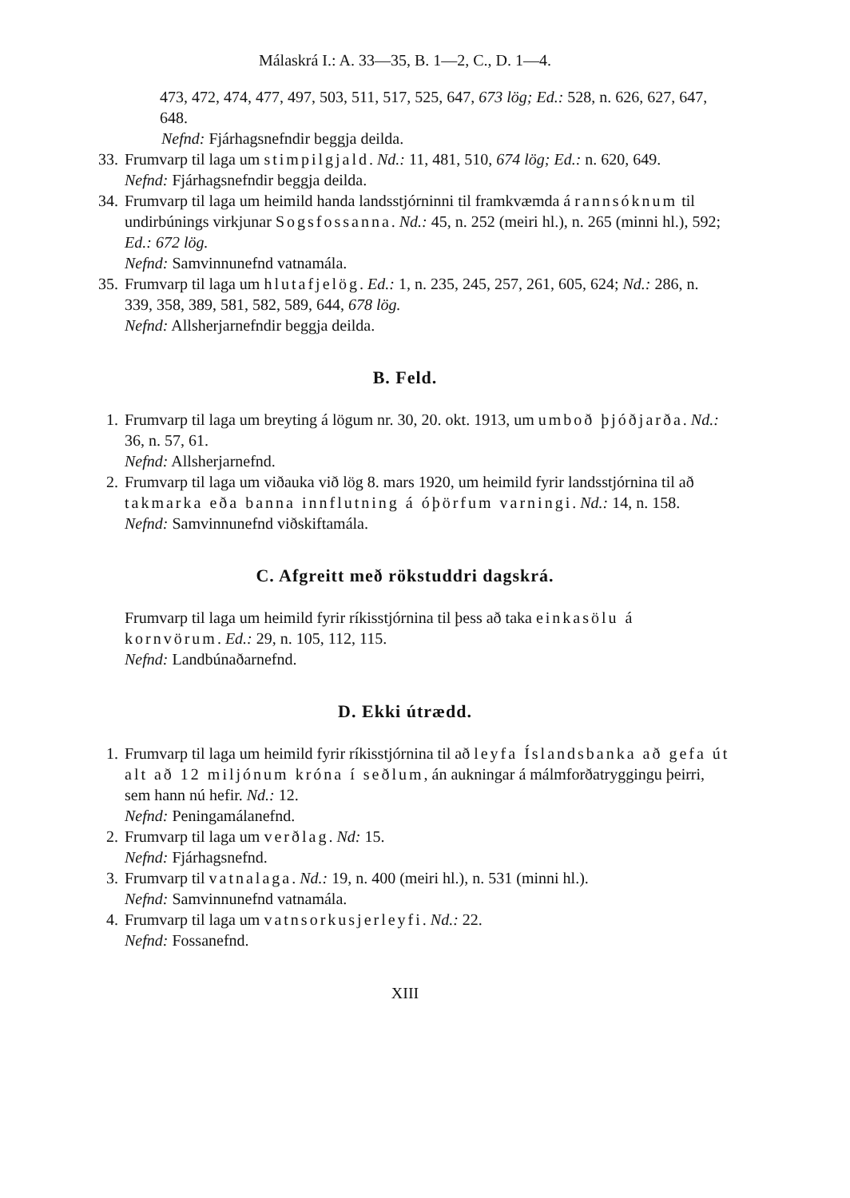Málaskrá I.: A. 33—35, B. 1—2, C., D. 1—4.
473, 472, 474, 477, 497, 503, 511, 517, 525, 647, 673 lög; Ed.: 528, n. 626, 627, 647, 648.
Nefnd: Fjárhagsnefndir beggja deilda.
33. Frumvarp til laga um stimpilgjald. Nd.: 11, 481, 510, 674 lög; Ed.: n. 620, 649.
Nefnd: Fjárhagsnefndir beggja deilda.
34. Frumvarp til laga um heimild handa landsstjórninni til framkvæmda á rannsóknum til undirbúnings virkjunar Sogsfossanna. Nd.: 45, n. 252 (meiri hl.), n. 265 (minni hl.), 592; Ed.: 672 lög.
Nefnd: Samvinnunefnd vatnamála.
35. Frumvarp til laga um hlutafjelög. Ed.: 1, n. 235, 245, 257, 261, 605, 624; Nd.: 286, n. 339, 358, 389, 581, 582, 589, 644, 678 lög.
Nefnd: Allsherjarnefndir beggja deilda.
B. Feld.
1. Frumvarp til laga um breyting á lögum nr. 30, 20. okt. 1913, um umboð þjóðjarða. Nd.: 36, n. 57, 61.
Nefnd: Allsherjarnefnd.
2. Frumvarp til laga um viðauka við lög 8. mars 1920, um heimild fyrir landsstjórnina til að takmarka eða banna innflutning á óþörfum varningi. Nd.: 14, n. 158.
Nefnd: Samvinnunefnd viðskiftamála.
C. Afgreitt með rökstuddri dagskrá.
Frumvarp til laga um heimild fyrir ríkisstjórnina til þess að taka einkasölu á kornvörum. Ed.: 29, n. 105, 112, 115.
Nefnd: Landbúnaðarnefnd.
D. Ekki útrædd.
1. Frumvarp til laga um heimild fyrir ríkisstjórnina til að leyfa Íslandsbanka að gefa út alt að 12 miljónum króna í seðlum, án aukningar á málmforðatryggingu þeirri, sem hann nú hefir. Nd.: 12.
Nefnd: Peningamálanefnd.
2. Frumvarp til laga um verðlag. Nd: 15.
Nefnd: Fjárhagsnefnd.
3. Frumvarp til vatnalaga. Nd.: 19, n. 400 (meiri hl.), n. 531 (minni hl.).
Nefnd: Samvinnunefnd vatnamála.
4. Frumvarp til laga um vatnsorkusjerleyfi. Nd.: 22.
Nefnd: Fossanefnd.
XIII